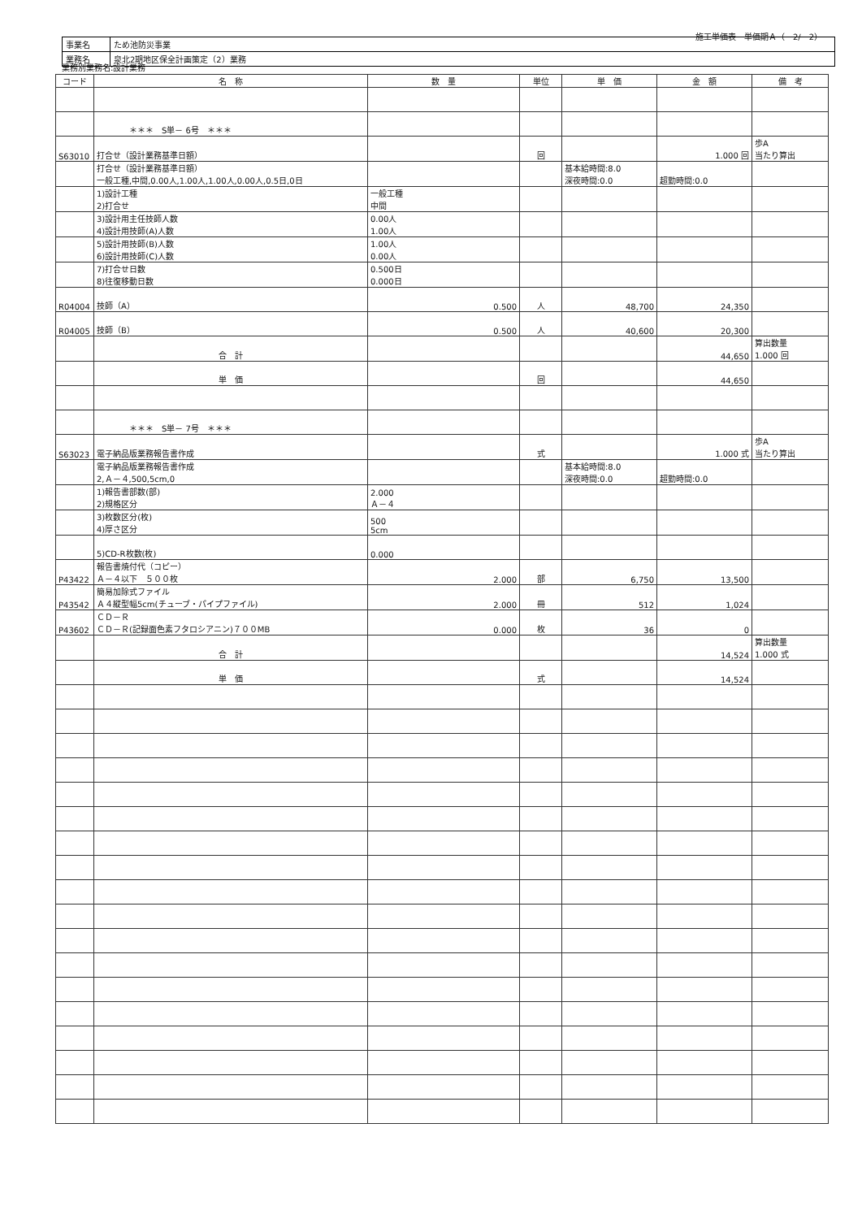施工単価表　単価期Ａ（　2/　2）
| 事業名 | ため池防災事業 |
| 業務名 | 泉北2期地区保全計画策定（2）業務 |
業務別業務名:設計業務
| コード | 名 称 | 数 量 | 単位 | 単 価 | 金 額 | 備 考 |
| --- | --- | --- | --- | --- | --- | --- |
| | ＊＊＊ S単－ 6号 ＊＊＊ | | | | | |
| S63010 | 打合せ（設計業務基準日額） | | 回 | | 1.000 回 | 歩A 当たり算出 |
| | 打合せ（設計業務基準日額） 一般工種,中間,0.00人,1.00人,1.00人,0.00人,0.5日,0日 | | | 基本給時間:8.0 深夜時間:0.0 | 超勤時間:0.0 | |
| | 1)設計工種 2)打合せ | 一般工種 中間 | | | | |
| | 3)設計用主任技師人数 4)設計用技師(A)人数 | 0.00人 1.00人 | | | | |
| | 5)設計用技師(B)人数 6)設計用技師(C)人数 | 1.00人 0.00人 | | | | |
| | 7)打合せ日数 8)往復移動日数 | 0.500日 0.000日 | | | | |
| R04004 | 技師（A） | 0.500 | 人 | 48,700 | 24,350 | |
| R04005 | 技師（B） | 0.500 | 人 | 40,600 | 20,300 | |
| | 合 計 | | | | 44,650 | 算出数量 1.000 回 |
| | 単 価 | | 回 | | 44,650 | |
| | ＊＊＊ S単－ 7号 ＊＊＊ | | | | | |
| S63023 | 電子納品版業務報告書作成 | | 式 | | 1.000 式 | 歩A 当たり算出 |
| | 電子納品版業務報告書作成 2,Ａ－４,500,5cm,0 | | | 基本給時間:8.0 深夜時間:0.0 | 超勤時間:0.0 | |
| | 1)報告書部数(部) 2)規格区分 | 2.000 Ａ－４ | | | | |
| | 3)枚数区分(枚) 4)厚さ区分 | 500 5cm | | | | |
| | 5)CD-R枚数(枚) | 0.000 | | | | |
| P43422 | 報告書焼付代（コピー） Ａ－４以下 ５００枚 | 2.000 | 部 | 6,750 | 13,500 | |
| P43542 | 簡易加除式ファイル Ａ４縦型幅5cm(チューブ・パイプファイル) | 2.000 | 冊 | 512 | 1,024 | |
| P43602 | ＣＤ－Ｒ ＣＤ－Ｒ(記録面色素フタロシアニン)７００MB | 0.000 | 枚 | 36 | 0 | |
| | 合 計 | | | | 14,524 | 算出数量 1.000 式 |
| | 単 価 | | 式 | | 14,524 | |